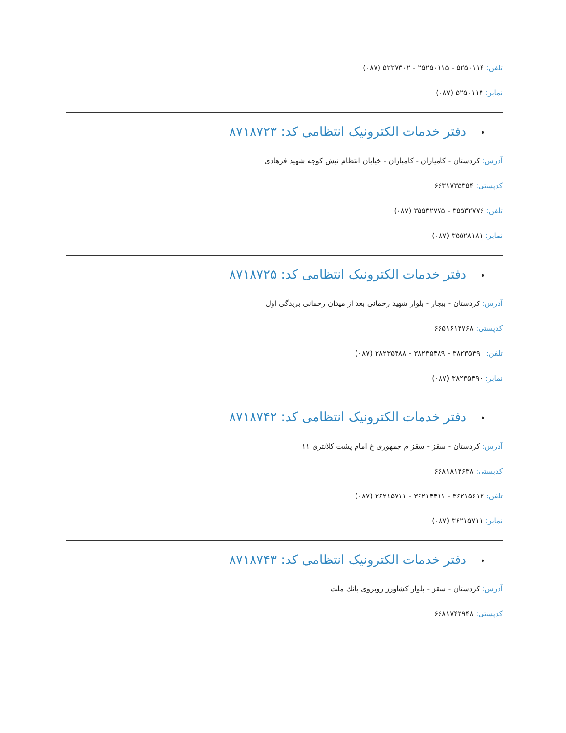تلفن: ۵۲۵۰۱۱۴ - ۲۵۲۵۰۱۱۵ - ۵۲۲۷۳۰۲ (۰۸۷)
نمابر: ۵۲۵۰۱۱۴ (۰۸۷)
• دفتر خدمات الکترونیک انتظامی کد: ۸۷۱۸۷۲۳
آدرس: کردستان - کامیاران - کامیاران - خیابان انتظام نبش کوچه شهید فرهادی
کدپستی: ۶۶۳۱۷۳۵۳۵۴
تلفن: ۳۵۵۳۲۷۷۶ - ۳۵۵۳۲۷۷۵ (۰۸۷)
نمابر: ۳۵۵۲۸۱۸۱ (۰۸۷)
• دفتر خدمات الکترونیک انتظامی کد: ۸۷۱۸۷۲۵
آدرس: کردستان - بیجار - بلوار شهید رحمانی بعد از میدان رحمانی بریدگی اول
کدپستی: ۶۶۵۱۶۱۴۷۶۸
تلفن: ۳۸۲۳۵۴۹۰ - ۳۸۲۳۵۴۸۹ - ۳۸۲۳۵۴۸۸ (۰۸۷)
نمابر: ۳۸۲۳۵۴۹۰ (۰۸۷)
• دفتر خدمات الکترونیک انتظامی کد: ۸۷۱۸۷۴۲
آدرس: کردستان - سقز - سقز م جمهوری خ امام پشت کلانتری ۱۱
کدپستی: ۶۶۸۱۸۱۴۶۳۸
تلفن: ۳۶۲۱۵۶۱۲ - ۳۶۲۱۴۴۱۱ - ۳۶۲۱۵۷۱۱ (۰۸۷)
نمابر: ۳۶۲۱۵۷۱۱ (۰۸۷)
• دفتر خدمات الکترونیک انتظامی کد: ۸۷۱۸۷۴۳
آدرس: کردستان - سقز - بلوار کشاورز روبروی بانك ملت
کدپستی: ۶۶۸۱۷۴۳۹۴۸